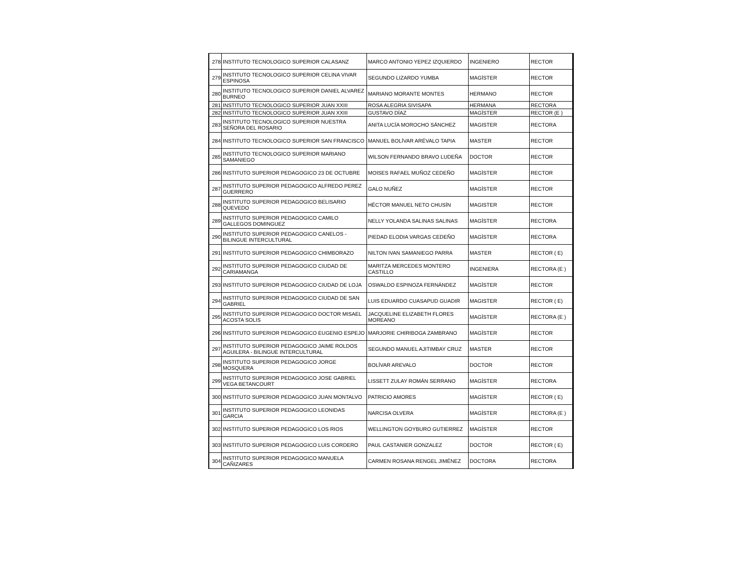| 278 | INSTITUTO TECNOLOGICO SUPERIOR CALASANZ | MARCO ANTONIO YEPEZ IZQUIERDO | INGENIERO | RECTOR |
| 279 | INSTITUTO TECNOLOGICO SUPERIOR CELINA VIVAR ESPINOSA | SEGUNDO LIZARDO YUMBA | MAGÍSTER | RECTOR |
| 280 | INSTITUTO TECNOLOGICO SUPERIOR DANIEL ALVAREZ BURNEO | MARIANO MORANTE MONTES | HERMANO | RECTOR |
| 281 | INSTITUTO TECNOLOGICO SUPERIOR JUAN XXIII | ROSA ALEGRIA SIVISAPA | HERMANA | RECTORA |
| 282 | INSTITUTO TECNOLOGICO SUPERIOR JUAN XXIII | GUSTAVO DÍAZ | MAGÍSTER | RECTOR (E ) |
| 283 | INSTITUTO TECNOLOGICO SUPERIOR NUESTRA SEÑORA DEL ROSARIO | ANITA LUCÍA MOROCHO SÁNCHEZ | MAGISTER | RECTORA |
| 284 | INSTITUTO TECNOLOGICO SUPERIOR SAN FRANCISCO | MANUEL BOLÍVAR ARÉVALO TAPIA | MASTER | RECTOR |
| 285 | INSTITUTO TECNOLOGICO SUPERIOR MARIANO SAMANIEGO | WILSON FERNANDO BRAVO LUDEÑA | DOCTOR | RECTOR |
| 286 | INSTITUTO SUPERIOR PEDAGOGICO 23 DE OCTUBRE | MOISES RAFAEL MUÑOZ CEDEÑO | MAGÍSTER | RECTOR |
| 287 | INSTITUTO SUPERIOR PEDAGOGICO ALFREDO PEREZ GUERRERO | GALO NUÑEZ | MAGÍSTER | RECTOR |
| 288 | INSTITUTO SUPERIOR PEDAGOGICO BELISARIO QUEVEDO | HÉCTOR MANUEL NETO CHUSÍN | MAGISTER | RECTOR |
| 289 | INSTITUTO SUPERIOR PEDAGOGICO CAMILO GALLEGOS DOMINGUEZ | NELLY YOLANDA SALINAS SALINAS | MAGÍSTER | RECTORA |
| 290 | INSTITUTO SUPERIOR PEDAGOGICO CANELOS - BILINGUE INTERCULTURAL | PIEDAD ELODIA VARGAS CEDEÑO | MAGÍSTER | RECTORA |
| 291 | INSTITUTO SUPERIOR PEDAGOGICO CHIMBORAZO | NILTON IVAN SAMANIEGO PARRA | MASTER | RECTOR ( E) |
| 292 | INSTITUTO SUPERIOR PEDAGOGICO CIUDAD DE CARIAMANGA | MARITZA MERCEDES MONTERO CASTILLO | INGENIERA | RECTORA (E ) |
| 293 | INSTITUTO SUPERIOR PEDAGOGICO CIUDAD DE LOJA | OSWALDO ESPINOZA FERNÁNDEZ | MAGÍSTER | RECTOR |
| 294 | INSTITUTO SUPERIOR PEDAGOGICO CIUDAD DE SAN GABRIEL | LUIS EDUARDO CUASAPUD GUADIR | MAGISTER | RECTOR ( E) |
| 295 | INSTITUTO SUPERIOR PEDAGOGICO DOCTOR MISAEL ACOSTA SOLIS | JACQUELINE ELIZABETH FLORES MOREANO | MAGÍSTER | RECTORA (E ) |
| 296 | INSTITUTO SUPERIOR PEDAGOGICO EUGENIO ESPEJO | MARJORIE CHIRIBOGA ZAMBRANO | MAGÍSTER | RECTOR |
| 297 | INSTITUTO SUPERIOR PEDAGOGICO JAIME ROLDOS AGUILERA - BILINGUE INTERCULTURAL | SEGUNDO MANUEL AJITIMBAY CRUZ | MASTER | RECTOR |
| 298 | INSTITUTO SUPERIOR PEDAGOGICO JORGE MOSQUERA | BOLÍVAR AREVALO | DOCTOR | RECTOR |
| 299 | INSTITUTO SUPERIOR PEDAGOGICO JOSE GABRIEL VEGA BETANCOURT | LISSETT ZULAY ROMÁN SERRANO | MAGÍSTER | RECTORA |
| 300 | INSTITUTO SUPERIOR PEDAGOGICO JUAN MONTALVO | PATRICIO AMORES | MAGÍSTER | RECTOR ( E) |
| 301 | INSTITUTO SUPERIOR PEDAGOGICO LEONIDAS GARCIA | NARCISA OLVERA | MAGÍSTER | RECTORA (E ) |
| 302 | INSTITUTO SUPERIOR PEDAGOGICO LOS RIOS | WELLINGTON GOYBURO GUTIERREZ | MAGÍSTER | RECTOR |
| 303 | INSTITUTO SUPERIOR PEDAGOGICO LUIS CORDERO | PAUL CASTANIER GONZALEZ | DOCTOR | RECTOR ( E) |
| 304 | INSTITUTO SUPERIOR PEDAGOGICO MANUELA CAÑIZARES | CARMEN ROSANA RENGEL JIMÉNEZ | DOCTORA | RECTORA |